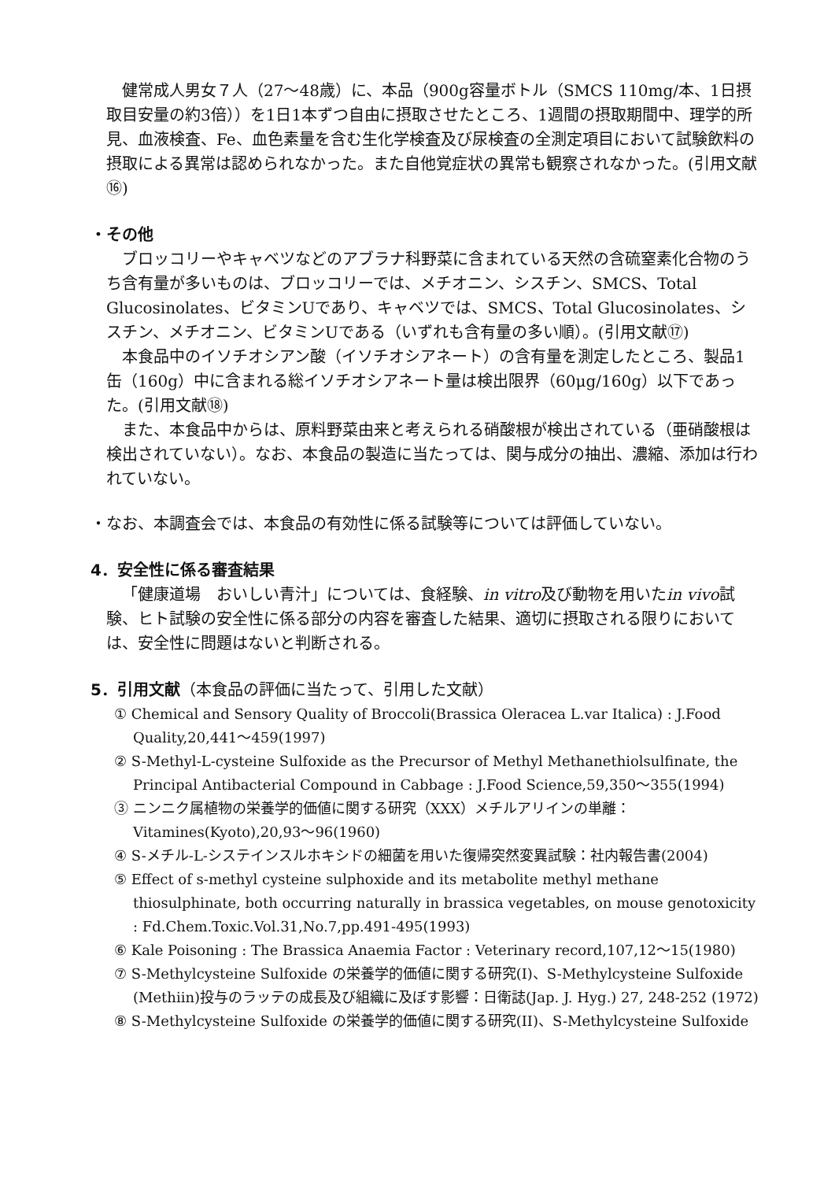健常成人男女７人（27～48歳）に、本品（900g容量ボトル（SMCS 110mg/本、1日摂取目安量の約3倍））を1日1本ずつ自由に摂取させたところ、1週間の摂取期間中、理学的所見、血液検査、Fe、血色素量を含む生化学検査及び尿検査の全測定項目において試験飲料の摂取による異常は認められなかった。また自他覚症状の異常も観察されなかった。(引用文献⑯)
・その他
ブロッコリーやキャベツなどのアブラナ科野菜に含まれている天然の含硫窒素化合物のうち含有量が多いものは、ブロッコリーでは、メチオニン、シスチン、SMCS、Total Glucosinolates、ビタミンUであり、キャベツでは、SMCS、Total Glucosinolates、シスチン、メチオニン、ビタミンUである（いずれも含有量の多い順）。(引用文献⑰)
本食品中のイソチオシアン酸（イソチオシアネート）の含有量を測定したところ、製品1缶（160g）中に含まれる総イソチオシアネート量は検出限界（60μg/160g）以下であった。(引用文献⑱)
また、本食品中からは、原料野菜由来と考えられる硝酸根が検出されている（亜硝酸根は検出されていない）。なお、本食品の製造に当たっては、関与成分の抽出、濃縮、添加は行われていない。
・なお、本調査会では、本食品の有効性に係る試験等については評価していない。
4．安全性に係る審査結果
「健康道場　おいしい青汁」については、食経験、in vitro及び動物を用いたin vivo試験、ヒト試験の安全性に係る部分の内容を審査した結果、適切に摂取される限りにおいては、安全性に問題はないと判断される。
5．引用文献（本食品の評価に当たって、引用した文献）
① Chemical and Sensory Quality of Broccoli(Brassica Oleracea L.var Italica) : J.Food Quality,20,441～459(1997)
② S-Methyl-L-cysteine Sulfoxide as the Precursor of Methyl Methanethiolsulfinate, the Principal Antibacterial Compound in Cabbage : J.Food Science,59,350～355(1994)
③ ニンニク属植物の栄養学的価値に関する研究（XXX）メチルアリインの単離：Vitamines(Kyoto),20,93～96(1960)
④ S-メチル-L-システインスルホキシドの細菌を用いた復帰突然変異試験：社内報告書(2004)
⑤ Effect of s-methyl cysteine sulphoxide and its metabolite methyl methane thiosulphinate, both occurring naturally in brassica vegetables, on mouse genotoxicity : Fd.Chem.Toxic.Vol.31,No.7,pp.491-495(1993)
⑥ Kale Poisoning : The Brassica Anaemia Factor : Veterinary record,107,12～15(1980)
⑦ S-Methylcysteine Sulfoxide の栄養学的価値に関する研究(I)、S-Methylcysteine Sulfoxide (Methiin)投与のラッテの成長及び組織に及ぼす影響：日衛誌(Jap. J. Hyg.) 27, 248-252 (1972)
⑧ S-Methylcysteine Sulfoxide の栄養学的価値に関する研究(II)、S-Methylcysteine Sulfoxide